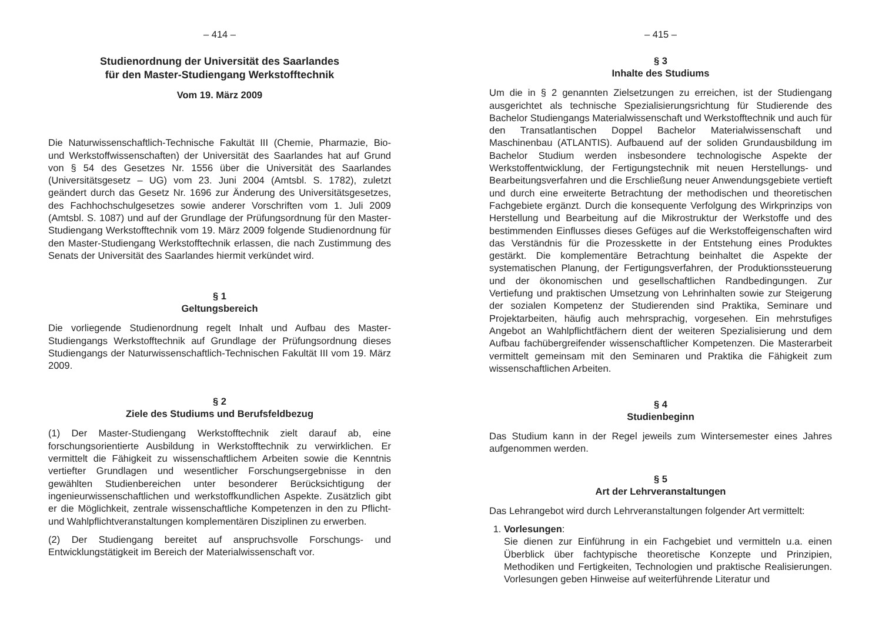– 414 –
Studienordnung der Universität des Saarlandes
für den Master-Studiengang Werkstofftechnik
Vom 19. März 2009
Die Naturwissenschaftlich-Technische Fakultät III (Chemie, Pharmazie, Bio- und Werkstoffwissenschaften) der Universität des Saarlandes hat auf Grund von § 54 des Gesetzes Nr. 1556 über die Universität des Saarlandes (Universitätsgesetz – UG) vom 23. Juni 2004 (Amtsbl. S. 1782), zuletzt geändert durch das Gesetz Nr. 1696 zur Änderung des Universitätsgesetzes, des Fachhochschulgesetzes sowie anderer Vorschriften vom 1. Juli 2009 (Amtsbl. S. 1087) und auf der Grundlage der Prüfungsordnung für den Master-Studiengang Werkstofftechnik vom 19. März 2009 folgende Studienordnung für den Master-Studiengang Werkstofftechnik erlassen, die nach Zustimmung des Senats der Universität des Saarlandes hiermit verkündet wird.
§ 1
Geltungsbereich
Die vorliegende Studienordnung regelt Inhalt und Aufbau des Master-Studiengangs Werkstofftechnik auf Grundlage der Prüfungsordnung dieses Studiengangs der Naturwissenschaftlich-Technischen Fakultät III vom 19. März 2009.
§ 2
Ziele des Studiums und Berufsfeldbezug
(1) Der Master-Studiengang Werkstofftechnik zielt darauf ab, eine forschungsorientierte Ausbildung in Werkstofftechnik zu verwirklichen. Er vermittelt die Fähigkeit zu wissenschaftlichem Arbeiten sowie die Kenntnis vertiefter Grundlagen und wesentlicher Forschungsergebnisse in den gewählten Studienbereichen unter besonderer Berücksichtigung der ingenieurwissenschaftlichen und werkstoffkundlichen Aspekte. Zusätzlich gibt er die Möglichkeit, zentrale wissenschaftliche Kompetenzen in den zu Pflicht- und Wahlpflichtveranstaltungen komplementären Disziplinen zu erwerben.
(2) Der Studiengang bereitet auf anspruchsvolle Forschungs- und Entwicklungstätigkeit im Bereich der Materialwissenschaft vor.
– 415 –
§ 3
Inhalte des Studiums
Um die in § 2 genannten Zielsetzungen zu erreichen, ist der Studiengang ausgerichtet als technische Spezialisierungsrichtung für Studierende des Bachelor Studiengangs Materialwissenschaft und Werkstofftechnik und auch für den Transatlantischen Doppel Bachelor Materialwissenschaft und Maschinenbau (ATLANTIS). Aufbauend auf der soliden Grundausbildung im Bachelor Studium werden insbesondere technologische Aspekte der Werkstoffentwicklung, der Fertigungstechnik mit neuen Herstellungs- und Bearbeitungsverfahren und die Erschließung neuer Anwendungsgebiete vertieft und durch eine erweiterte Betrachtung der methodischen und theoretischen Fachgebiete ergänzt. Durch die konsequente Verfolgung des Wirkprinzips von Herstellung und Bearbeitung auf die Mikrostruktur der Werkstoffe und des bestimmenden Einflusses dieses Gefüges auf die Werkstoffeigenschaften wird das Verständnis für die Prozesskette in der Entstehung eines Produktes gestärkt. Die komplementäre Betrachtung beinhaltet die Aspekte der systematischen Planung, der Fertigungsverfahren, der Produktionssteuerung und der ökonomischen und gesellschaftlichen Randbedingungen. Zur Vertiefung und praktischen Umsetzung von Lehrinhalten sowie zur Steigerung der sozialen Kompetenz der Studierenden sind Praktika, Seminare und Projektarbeiten, häufig auch mehrsprachig, vorgesehen. Ein mehrstufiges Angebot an Wahlpflichtfächern dient der weiteren Spezialisierung und dem Aufbau fachübergreifender wissenschaftlicher Kompetenzen. Die Masterarbeit vermittelt gemeinsam mit den Seminaren und Praktika die Fähigkeit zum wissenschaftlichen Arbeiten.
§ 4
Studienbeginn
Das Studium kann in der Regel jeweils zum Wintersemester eines Jahres aufgenommen werden.
§ 5
Art der Lehrveranstaltungen
Das Lehrangebot wird durch Lehrveranstaltungen folgender Art vermittelt:
1. Vorlesungen:
Sie dienen zur Einführung in ein Fachgebiet und vermitteln u.a. einen Überblick über fachtypische theoretische Konzepte und Prinzipien, Methodiken und Fertigkeiten, Technologien und praktische Realisierungen. Vorlesungen geben Hinweise auf weiterführende Literatur und